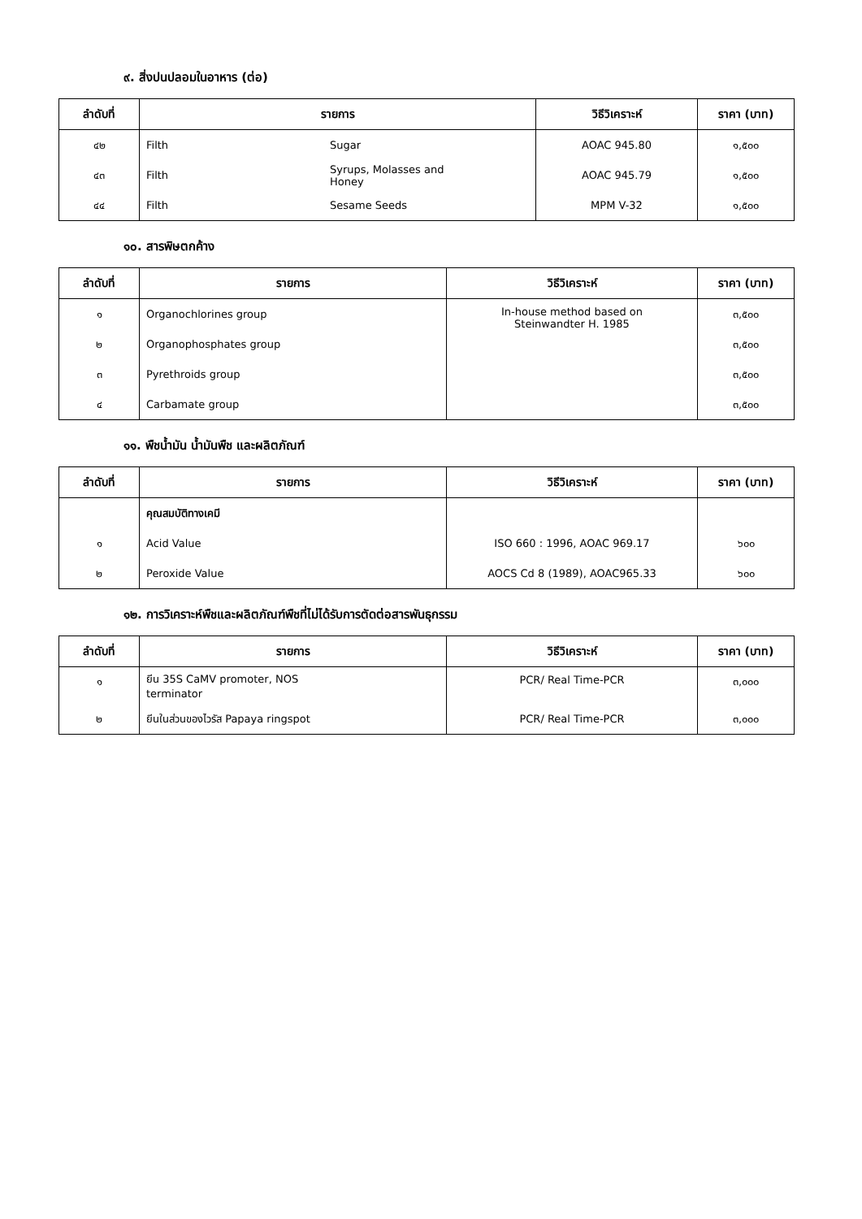๙. สิ่งปนปลอมในอาหาร (ต่อ)
| ลำดับที่ | รายการ | | วิธีวิเคราะห์ | ราคา (บาท) |
| --- | --- | --- | --- | --- |
| ๔๒ | Filth | Sugar | AOAC 945.80 | ๑,๕๐๐ |
| ๔๓ | Filth | Syrups, Molasses and Honey | AOAC 945.79 | ๑,๕๐๐ |
| ๔๔ | Filth | Sesame Seeds | MPM V-32 | ๑,๕๐๐ |
๑๐. สารพิษตกค้าง
| ลำดับที่ | รายการ | วิธีวิเคราะห์ | ราคา (บาท) |
| --- | --- | --- | --- |
| ๑ | Organochlorines group | In-house method based on Steinwandter H. 1985 | ๓,๕๐๐ |
| ๒ | Organophosphates group | | ๓,๕๐๐ |
| ๓ | Pyrethroids group | | ๓,๕๐๐ |
| ๔ | Carbamate group | | ๓,๕๐๐ |
๑๑. พืชน้ำมัน น้ำมันพืช และผลิตภัณฑ์
| ลำดับที่ | รายการ | วิธีวิเคราะห์ | ราคา (บาท) |
| --- | --- | --- | --- |
| | คุณสมบัติทางเคมี | | |
| ๑ | Acid Value | ISO 660 : 1996, AOAC 969.17 | ๖๐๐ |
| ๒ | Peroxide Value | AOCS Cd 8 (1989), AOAC965.33 | ๖๐๐ |
๑๒. การวิเคราะห์พืชและผลิตภัณฑ์พืชที่ไม่ได้รับการตัดต่อสารพันธุกรรม
| ลำดับที่ | รายการ | วิธีวิเคราะห์ | ราคา (บาท) |
| --- | --- | --- | --- |
| ๑ | ยีน 35S CaMV promoter, NOS terminator | PCR/ Real Time-PCR | ๓,๐๐๐ |
| ๒ | ยีนในส่วนของไวรัส Papaya ringspot | PCR/ Real Time-PCR | ๓,๐๐๐ |